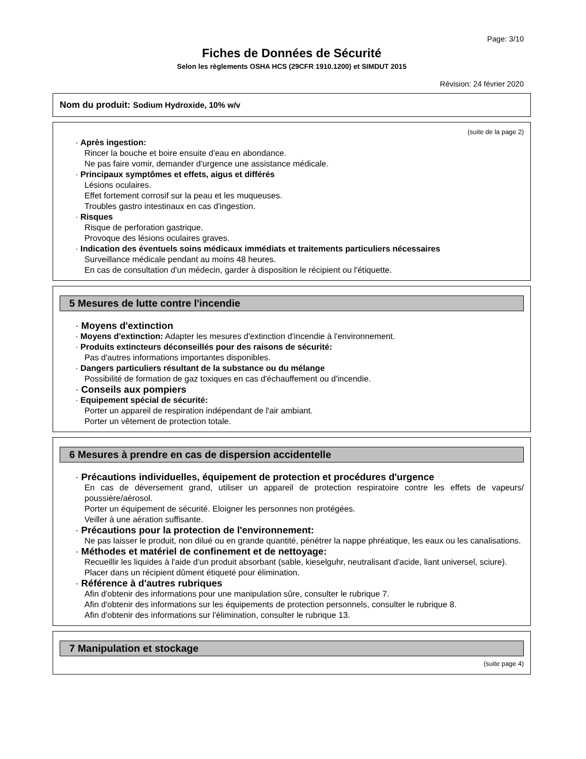Page: 3/10
Fiches de Données de Sécurité
Selon les règlements OSHA HCS (29CFR 1910.1200) et SIMDUT 2015
Révision: 24 février 2020
Nom du produit: Sodium Hydroxide, 10% w/v
(suite de la page 2)
· Après ingestion:
Rincer la bouche et boire ensuite d'eau en abondance.
Ne pas faire vomir, demander d'urgence une assistance médicale.
· Principaux symptômes et effets, aigus et différés
Lésions oculaires.
Effet fortement corrosif sur la peau et les muqueuses.
Troubles gastro intestinaux en cas d'ingestion.
· Risques
Risque de perforation gastrique.
Provoque des lésions oculaires graves.
· Indication des éventuels soins médicaux immédiats et traitements particuliers nécessaires
Surveillance médicale pendant au moins 48 heures.
En cas de consultation d'un médecin, garder à disposition le récipient ou l'étiquette.
5 Mesures de lutte contre l'incendie
· Moyens d'extinction
· Moyens d'extinction: Adapter les mesures d'extinction d'incendie à l'environnement.
· Produits extincteurs déconseillés pour des raisons de sécurité:
Pas d'autres informations importantes disponibles.
· Dangers particuliers résultant de la substance ou du mélange
Possibilité de formation de gaz toxiques en cas d'échauffement ou d'incendie.
· Conseils aux pompiers
· Equipement spécial de sécurité:
Porter un appareil de respiration indépendant de l'air ambiant.
Porter un vêtement de protection totale.
6 Mesures à prendre en cas de dispersion accidentelle
· Précautions individuelles, équipement de protection et procédures d'urgence
En cas de déversement grand, utiliser un appareil de protection respiratoire contre les effets de vapeurs/ poussière/aérosol.
Porter un équipement de sécurité. Eloigner les personnes non protégées.
Veiller à une aération suffisante.
· Précautions pour la protection de l'environnement:
Ne pas laisser le produit, non dilué ou en grande quantité, pénétrer la nappe phréatique, les eaux ou les canalisations.
· Méthodes et matériel de confinement et de nettoyage:
Recueillir les liquides à l'aide d'un produit absorbant (sable, kieselguhr, neutralisant d'acide, liant universel, sciure).
Placer dans un récipient dûment étiqueté pour élimination.
· Référence à d'autres rubriques
Afin d'obtenir des informations pour une manipulation sûre, consulter le rubrique 7.
Afin d'obtenir des informations sur les équipements de protection personnels, consulter le rubrique 8.
Afin d'obtenir des informations sur l'élimination, consulter le rubrique 13.
7 Manipulation et stockage
(suite page 4)